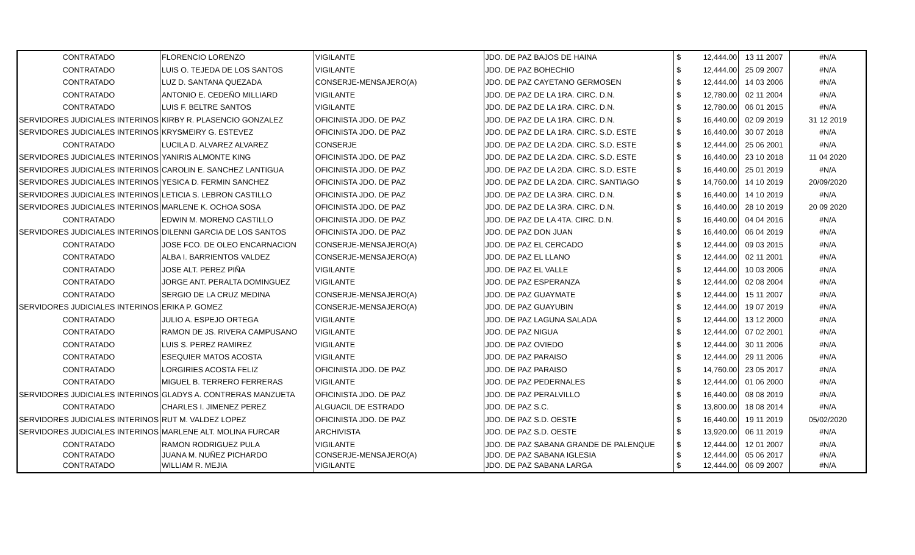| CONTRATADO | FLORENCIO LORENZO | VIGILANTE | JDO. DE PAZ BAJOS DE HAINA | $ | 12,444.00 | 13 11 2007 | #N/A |
| CONTRATADO | LUIS O. TEJEDA DE LOS SANTOS | VIGILANTE | JDO. DE PAZ BOHECHIO | $ | 12,444.00 | 25 09 2007 | #N/A |
| CONTRATADO | LUZ D. SANTANA QUEZADA | CONSERJE-MENSAJERO(A) | JDO. DE PAZ CAYETANO GERMOSEN | $ | 12,444.00 | 14 03 2006 | #N/A |
| CONTRATADO | ANTONIO E. CEDEÑO MILLIARD | VIGILANTE | JDO. DE PAZ DE LA 1RA. CIRC. D.N. | $ | 12,780.00 | 02 11 2004 | #N/A |
| CONTRATADO | LUIS F. BELTRE SANTOS | VIGILANTE | JDO. DE PAZ DE LA 1RA. CIRC. D.N. | $ | 12,780.00 | 06 01 2015 | #N/A |
| SERVIDORES JUDICIALES INTERINOS | KIRBY R. PLASENCIO GONZALEZ | OFICINISTA JDO. DE PAZ | JDO. DE PAZ DE LA 1RA. CIRC. D.N. | $ | 16,440.00 | 02 09 2019 | 31 12 2019 |
| SERVIDORES JUDICIALES INTERINOS | KRYSMEIRY G. ESTEVEZ | OFICINISTA JDO. DE PAZ | JDO. DE PAZ DE LA 1RA. CIRC. S.D. ESTE | $ | 16,440.00 | 30 07 2018 | #N/A |
| CONTRATADO | LUCILA D. ALVAREZ ALVAREZ | CONSERJE | JDO. DE PAZ DE LA 2DA. CIRC. S.D. ESTE | $ | 12,444.00 | 25 06 2001 | #N/A |
| SERVIDORES JUDICIALES INTERINOS | YANIRIS ALMONTE KING | OFICINISTA JDO. DE PAZ | JDO. DE PAZ DE LA 2DA. CIRC. S.D. ESTE | $ | 16,440.00 | 23 10 2018 | 11 04 2020 |
| SERVIDORES JUDICIALES INTERINOS | CAROLIN E. SANCHEZ LANTIGUA | OFICINISTA JDO. DE PAZ | JDO. DE PAZ DE LA 2DA. CIRC. S.D. ESTE | $ | 16,440.00 | 25 01 2019 | #N/A |
| SERVIDORES JUDICIALES INTERINOS | YESICA D. FERMIN SANCHEZ | OFICINISTA JDO. DE PAZ | JDO. DE PAZ DE LA 2DA. CIRC. SANTIAGO | $ | 14,760.00 | 14 10 2019 | 20/09/2020 |
| SERVIDORES JUDICIALES INTERINOS | LETICIA S. LEBRON CASTILLO | OFICINISTA JDO. DE PAZ | JDO. DE PAZ DE LA 3RA. CIRC. D.N. | $ | 16,440.00 | 14 10 2019 | #N/A |
| SERVIDORES JUDICIALES INTERINOS | MARLENE K. OCHOA SOSA | OFICINISTA JDO. DE PAZ | JDO. DE PAZ DE LA 3RA. CIRC. D.N. | $ | 16,440.00 | 28 10 2019 | 20 09 2020 |
| CONTRATADO | EDWIN M. MORENO CASTILLO | OFICINISTA JDO. DE PAZ | JDO. DE PAZ DE LA 4TA. CIRC. D.N. | $ | 16,440.00 | 04 04 2016 | #N/A |
| SERVIDORES JUDICIALES INTERINOS | DILENNI GARCIA DE LOS SANTOS | OFICINISTA JDO. DE PAZ | JDO. DE PAZ DON JUAN | $ | 16,440.00 | 06 04 2019 | #N/A |
| CONTRATADO | JOSE FCO. DE OLEO ENCARNACION | CONSERJE-MENSAJERO(A) | JDO. DE PAZ EL CERCADO | $ | 12,444.00 | 09 03 2015 | #N/A |
| CONTRATADO | ALBA I. BARRIENTOS VALDEZ | CONSERJE-MENSAJERO(A) | JDO. DE PAZ EL LLANO | $ | 12,444.00 | 02 11 2001 | #N/A |
| CONTRATADO | JOSE ALT. PEREZ PIÑA | VIGILANTE | JDO. DE PAZ EL VALLE | $ | 12,444.00 | 10 03 2006 | #N/A |
| CONTRATADO | JORGE ANT. PERALTA DOMINGUEZ | VIGILANTE | JDO. DE PAZ ESPERANZA | $ | 12,444.00 | 02 08 2004 | #N/A |
| CONTRATADO | SERGIO DE LA CRUZ MEDINA | CONSERJE-MENSAJERO(A) | JDO. DE PAZ GUAYMATE | $ | 12,444.00 | 15 11 2007 | #N/A |
| SERVIDORES JUDICIALES INTERINOS | ERIKA P. GOMEZ | CONSERJE-MENSAJERO(A) | JDO. DE PAZ GUAYUBIN | $ | 12,444.00 | 19 07 2019 | #N/A |
| CONTRATADO | JULIO A. ESPEJO ORTEGA | VIGILANTE | JDO. DE PAZ LAGUNA SALADA | $ | 12,444.00 | 13 12 2000 | #N/A |
| CONTRATADO | RAMON DE JS. RIVERA CAMPUSANO | VIGILANTE | JDO. DE PAZ NIGUA | $ | 12,444.00 | 07 02 2001 | #N/A |
| CONTRATADO | LUIS S. PEREZ RAMIREZ | VIGILANTE | JDO. DE PAZ OVIEDO | $ | 12,444.00 | 30 11 2006 | #N/A |
| CONTRATADO | ESEQUIER MATOS ACOSTA | VIGILANTE | JDO. DE PAZ PARAISO | $ | 12,444.00 | 29 11 2006 | #N/A |
| CONTRATADO | LORGIRIES ACOSTA FELIZ | OFICINISTA JDO. DE PAZ | JDO. DE PAZ PARAISO | $ | 14,760.00 | 23 05 2017 | #N/A |
| CONTRATADO | MIGUEL B. TERRERO FERRERAS | VIGILANTE | JDO. DE PAZ PEDERNALES | $ | 12,444.00 | 01 06 2000 | #N/A |
| SERVIDORES JUDICIALES INTERINOS | GLADYS A. CONTRERAS MANZUETA | OFICINISTA JDO. DE PAZ | JDO. DE PAZ PERALVILLO | $ | 16,440.00 | 08 08 2019 | #N/A |
| CONTRATADO | CHARLES I. JIMENEZ PEREZ | ALGUACIL DE ESTRADO | JDO. DE PAZ S.C. | $ | 13,800.00 | 18 08 2014 | #N/A |
| SERVIDORES JUDICIALES INTERINOS | RUT M. VALDEZ LOPEZ | OFICINISTA JDO. DE PAZ | JDO. DE PAZ S.D. OESTE | $ | 16,440.00 | 19 11 2019 | 05/02/2020 |
| SERVIDORES JUDICIALES INTERINOS | MARLENE ALT. MOLINA FURCAR | ARCHIVISTA | JDO. DE PAZ S.D. OESTE | $ | 13,920.00 | 06 11 2019 | #N/A |
| CONTRATADO | RAMON RODRIGUEZ PULA | VIGILANTE | JDO. DE PAZ SABANA GRANDE DE PALENQUE | $ | 12,444.00 | 12 01 2007 | #N/A |
| CONTRATADO | JUANA M. NUÑEZ PICHARDO | CONSERJE-MENSAJERO(A) | JDO. DE PAZ SABANA IGLESIA | $ | 12,444.00 | 05 06 2017 | #N/A |
| CONTRATADO | WILLIAM R. MEJIA | VIGILANTE | JDO. DE PAZ SABANA LARGA | $ | 12,444.00 | 06 09 2007 | #N/A |